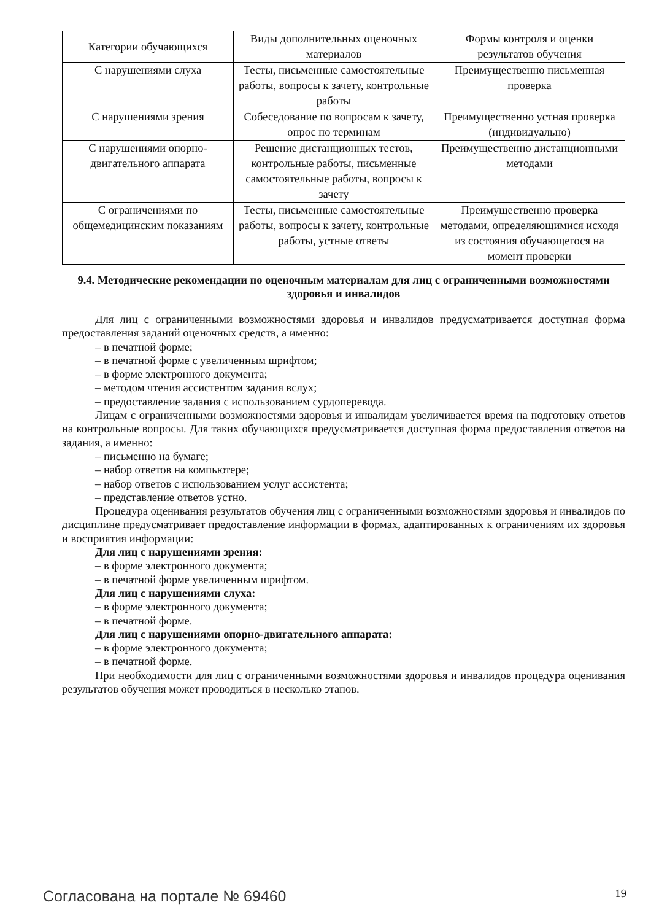| Категории обучающихся | Виды дополнительных оценочных материалов | Формы контроля и оценки результатов обучения |
| --- | --- | --- |
| С нарушениями слуха | Тесты, письменные самостоятельные работы, вопросы к зачету, контрольные работы | Преимущественно письменная проверка |
| С нарушениями зрения | Собеседование по вопросам к зачету, опрос по терминам | Преимущественно устная проверка (индивидуально) |
| С нарушениями опорно-двигательного аппарата | Решение дистанционных тестов, контрольные работы, письменные самостоятельные работы, вопросы к зачету | Преимущественно дистанционными методами |
| С ограничениями по общемедицинским показаниям | Тесты, письменные самостоятельные работы, вопросы к зачету, контрольные работы, устные ответы | Преимущественно проверка методами, определяющимися исходя из состояния обучающегося на момент проверки |
9.4. Методические рекомендации по оценочным материалам для лиц с ограниченными возможностями здоровья и инвалидов
Для лиц с ограниченными возможностями здоровья и инвалидов предусматривается доступная форма предоставления заданий оценочных средств, а именно:
– в печатной форме;
– в печатной форме с увеличенным шрифтом;
– в форме электронного документа;
– методом чтения ассистентом задания вслух;
– предоставление задания с использованием сурдоперевода.
Лицам с ограниченными возможностями здоровья и инвалидам увеличивается время на подготовку ответов на контрольные вопросы. Для таких обучающихся предусматривается доступная форма предоставления ответов на задания, а именно:
– письменно на бумаге;
– набор ответов на компьютере;
– набор ответов с использованием услуг ассистента;
– представление ответов устно.
Процедура оценивания результатов обучения лиц с ограниченными возможностями здоровья и инвалидов по дисциплине предусматривает предоставление информации в формах, адаптированных к ограничениям их здоровья и восприятия информации:
Для лиц с нарушениями зрения:
– в форме электронного документа;
– в печатной форме увеличенным шрифтом.
Для лиц с нарушениями слуха:
– в форме электронного документа;
– в печатной форме.
Для лиц с нарушениями опорно-двигательного аппарата:
– в форме электронного документа;
– в печатной форме.
При необходимости для лиц с ограниченными возможностями здоровья и инвалидов процедура оценивания результатов обучения может проводиться в несколько этапов.
Согласована на портале № 69460 19